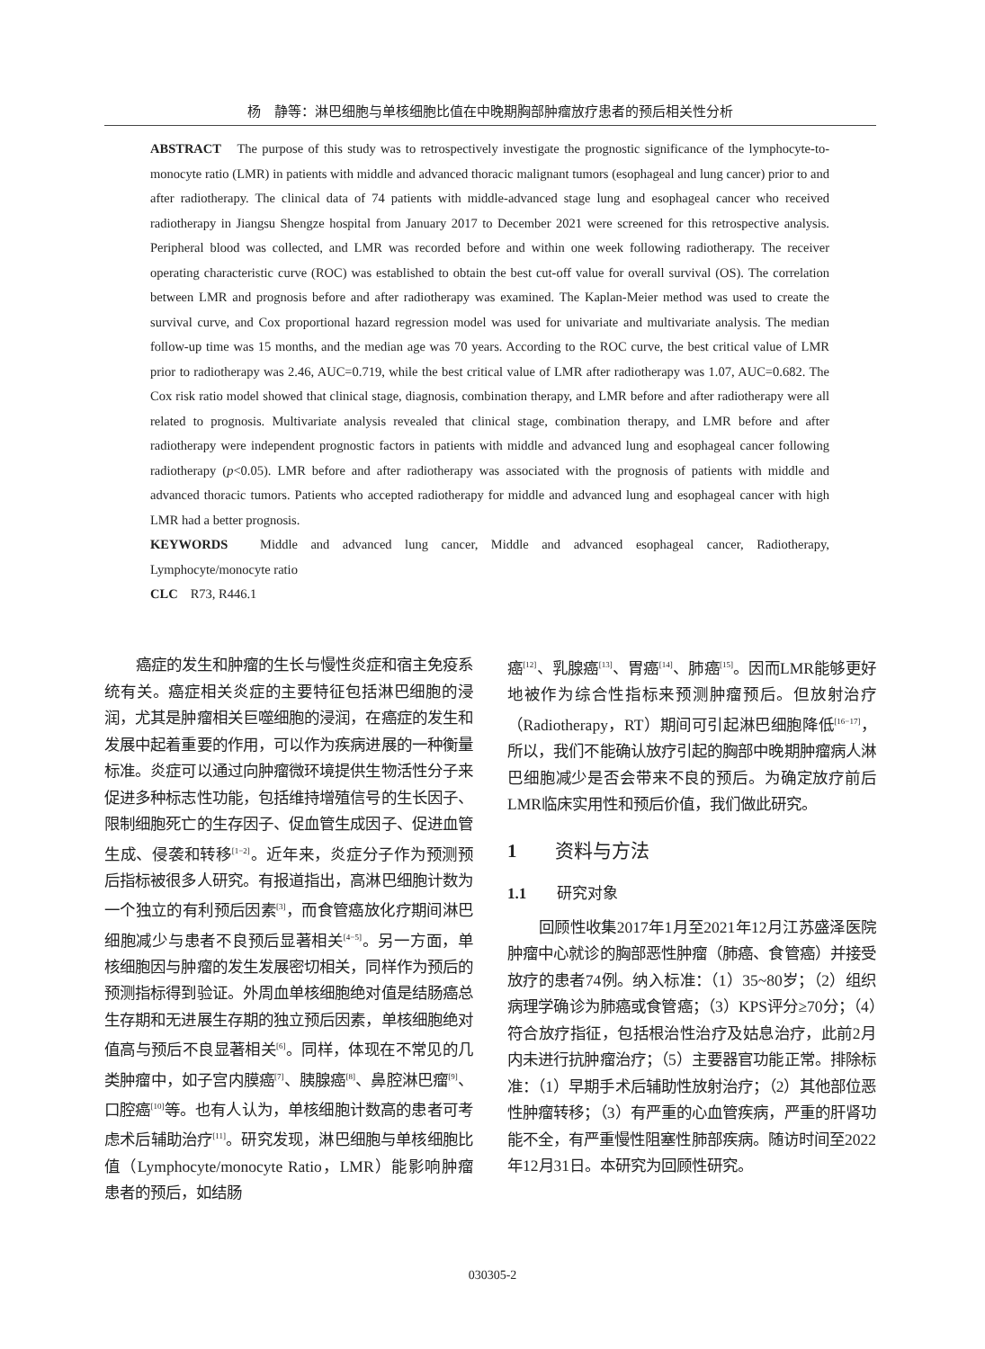杨　静等：淋巴细胞与单核细胞比值在中晚期胸部肿瘤放疗患者的预后相关性分析
ABSTRACT　The purpose of this study was to retrospectively investigate the prognostic significance of the lymphocyte-to-monocyte ratio (LMR) in patients with middle and advanced thoracic malignant tumors (esophageal and lung cancer) prior to and after radiotherapy. The clinical data of 74 patients with middle-advanced stage lung and esophageal cancer who received radiotherapy in Jiangsu Shengze hospital from January 2017 to December 2021 were screened for this retrospective analysis. Peripheral blood was collected, and LMR was recorded before and within one week following radiotherapy. The receiver operating characteristic curve (ROC) was established to obtain the best cut-off value for overall survival (OS). The correlation between LMR and prognosis before and after radiotherapy was examined. The Kaplan-Meier method was used to create the survival curve, and Cox proportional hazard regression model was used for univariate and multivariate analysis. The median follow-up time was 15 months, and the median age was 70 years. According to the ROC curve, the best critical value of LMR prior to radiotherapy was 2.46, AUC=0.719, while the best critical value of LMR after radiotherapy was 1.07, AUC=0.682. The Cox risk ratio model showed that clinical stage, diagnosis, combination therapy, and LMR before and after radiotherapy were all related to prognosis. Multivariate analysis revealed that clinical stage, combination therapy, and LMR before and after radiotherapy were independent prognostic factors in patients with middle and advanced lung and esophageal cancer following radiotherapy (p<0.05). LMR before and after radiotherapy was associated with the prognosis of patients with middle and advanced thoracic tumors. Patients who accepted radiotherapy for middle and advanced lung and esophageal cancer with high LMR had a better prognosis.
KEYWORDS　Middle and advanced lung cancer, Middle and advanced esophageal cancer, Radiotherapy, Lymphocyte/monocyte ratio
CLC　R73, R446.1
癌症的发生和肿瘤的生长与慢性炎症和宿主免疫系统有关。癌症相关炎症的主要特征包括淋巴细胞的浸润，尤其是肿瘤相关巨噬细胞的浸润，在癌症的发生和发展中起着重要的作用，可以作为疾病进展的一种衡量标准。炎症可以通过向肿瘤微环境提供生物活性分子来促进多种标志性功能，包括维持增殖信号的生长因子、限制细胞死亡的生存因子、促血管生成因子、促进血管生成、侵袭和转移<sup>[1−2]</sup>。近年来，炎症分子作为预测预后指标被很多人研究。有报道指出，高淋巴细胞计数为一个独立的有利预后因素<sup>[3]</sup>，而食管癌放化疗期间淋巴细胞减少与患者不良预后显著相关<sup>[4−5]</sup>。另一方面，单核细胞因与肿瘤的发生发展密切相关，同样作为预后的预测指标得到验证。外周血单核细胞绝对值是结肠癌总生存期和无进展生存期的独立预后因素，单核细胞绝对值高与预后不良显著相关<sup>[6]</sup>。同样，体现在不常见的几类肿瘤中，如子宫内膜癌<sup>[7]</sup>、胰腺癌<sup>[8]</sup>、鼻腔淋巴瘤<sup>[9]</sup>、口腔癌<sup>[10]</sup>等。也有人认为，单核细胞计数高的患者可考虑术后辅助治疗<sup>[11]</sup>。研究发现，淋巴细胞与单核细胞比值（Lymphocyte/monocyte Ratio，LMR）能影响肿瘤患者的预后，如结肠
癌<sup>[12]</sup>、乳腺癌<sup>[13]</sup>、胃癌<sup>[14]</sup>、肺癌<sup>[15]</sup>。因而LMR能够更好地被作为综合性指标来预测肿瘤预后。但放射治疗（Radiotherapy，RT）期间可引起淋巴细胞降低<sup>[16−17]</sup>，所以，我们不能确认放疗引起的胸部中晚期肿瘤病人淋巴细胞减少是否会带来不良的预后。为确定放疗前后LMR临床实用性和预后价值，我们做此研究。
1　　资料与方法
1.1　　研究对象
回顾性收集2017年1月至2021年12月江苏盛泽医院肿瘤中心就诊的胸部恶性肿瘤（肺癌、食管癌）并接受放疗的患者74例。纳入标准：（1）35~80岁；（2）组织病理学确诊为肺癌或食管癌；（3）KPS评分≥70分；（4）符合放疗指征，包括根治性治疗及姑息治疗，此前2月内未进行抗肿瘤治疗；（5）主要器官功能正常。排除标准：（1）早期手术后辅助性放射治疗；（2）其他部位恶性肿瘤转移；（3）有严重的心血管疾病，严重的肝肾功能不全，有严重慢性阻塞性肺部疾病。随访时间至2022年12月31日。本研究为回顾性研究。
030305-2